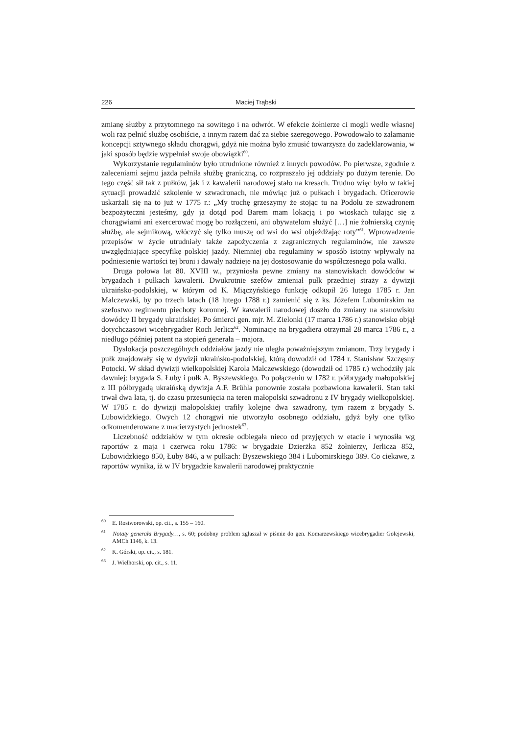226 Maciej Trąbski
zmianę służby z przytomnego na sowitego i na odwrót. W efekcie żołnierze ci mogli wedle własnej woli raz pełnić służbę osobiście, a innym razem dać za siebie szeregowego. Powodowało to załamanie koncepcji sztywnego składu chorągwi, gdyż nie można było zmusić towarzysza do zadeklarowania, w jaki sposób będzie wypełniał swoje obowiązki<sup>60</sup>.
Wykorzystanie regulaminów było utrudnione również z innych powodów. Po pierwsze, zgodnie z zaleceniami sejmu jazda pełniła służbę graniczną, co rozpraszało jej oddziały po dużym terenie. Do tego część sił tak z pułków, jak i z kawalerii narodowej stało na kresach. Trudno więc było w takiej sytuacji prowadzić szkolenie w szwadronach, nie mówiąc już o pułkach i brygadach. Oficerowie uskarżali się na to już w 1775 r.: „My trochę grzeszymy że stojąc tu na Podolu ze szwadronem bezpożyteczni jesteśmy, gdy ja dotąd pod Barem mam lokacją i po wioskach tułając się z chorągwiami ani exercerować mogę bo rozłączeni, ani obywatelom służyć […] nie żołnierską czynię służbę, ale sejmikową, włóczyć się tylko muszę od wsi do wsi objeżdżając roty”<sup>61</sup>. Wprowadzenie przepisów w życie utrudniały także zapożyczenia z zagranicznych regulaminów, nie zawsze uwzględniające specyfikę polskiej jazdy. Niemniej oba regulaminy w sposób istotny wpływały na podniesienie wartości tej broni i dawały nadzieje na jej dostosowanie do współczesnego pola walki.
Druga połowa lat 80. XVIII w., przyniosła pewne zmiany na stanowiskach dowódców w brygadach i pułkach kawalerii. Dwukrotnie szefów zmieniał pułk przedniej straży z dywizji ukraińsko-podolskiej, w którym od K. Miączyńskiego funkcję odkupił 26 lutego 1785 r. Jan Malczewski, by po trzech latach (18 lutego 1788 r.) zamienić się z ks. Józefem Lubomirskim na szefostwo regimentu piechoty koronnej. W kawalerii narodowej doszło do zmiany na stanowisku dowódcy II brygady ukraińskiej. Po śmierci gen. mjr. M. Zielonki (17 marca 1786 r.) stanowisko objął dotychczasowi wicebrygadier Roch Jerlicz<sup>62</sup>. Nominację na brygadiera otrzymał 28 marca 1786 r., a niedługo później patent na stopień generała – majora.
Dyslokacja poszczególnych oddziałów jazdy nie uległa poważniejszym zmianom. Trzy brygady i pułk znajdowały się w dywizji ukraińsko-podolskiej, którą dowodził od 1784 r. Stanisław Szczęsny Potocki. W skład dywizji wielkopolskiej Karola Malczewskiego (dowodził od 1785 r.) wchodziły jak dawniej: brygada S. Łuby i pułk A. Byszewskiego. Po połączeniu w 1782 r. półbrygady małopolskiej z III półbrygadą ukraińską dywizja A.F. Brühla ponownie została pozbawiona kawalerii. Stan taki trwał dwa lata, tj. do czasu przesunięcia na teren małopolski szwadronu z IV brygady wielkopolskiej. W 1785 r. do dywizji małopolskiej trafiły kolejne dwa szwadrony, tym razem z brygady S. Lubowidzkiego. Owych 12 chorągwi nie utworzyło osobnego oddziału, gdyż były one tylko odkomenderowane z macierzystych jednostek<sup>63</sup>.
Liczebność oddziałów w tym okresie odbiegała nieco od przyjętych w etacie i wynosiła wg raportów z maja i czerwca roku 1786: w brygadzie Dzierżka 852 żołnierzy, Jerlicza 852, Lubowidzkiego 850, Łuby 846, a w pułkach: Byszewskiego 384 i Lubomirskiego 389. Co ciekawe, z raportów wynika, iż w IV brygadzie kawalerii narodowej praktycznie
<sup>60</sup> E. Rostworowski, op. cit., s. 155 – 160.
<sup>61</sup> Notaty generała Brygady…, s. 60; podobny problem zgłaszał w piśmie do gen. Komarzewskiego wicebrygadier Golejewski, AMCh 1146, k. 13.
<sup>62</sup> K. Górski, op. cit., s. 181.
<sup>63</sup> J. Wielhorski, op. cit., s. 11.